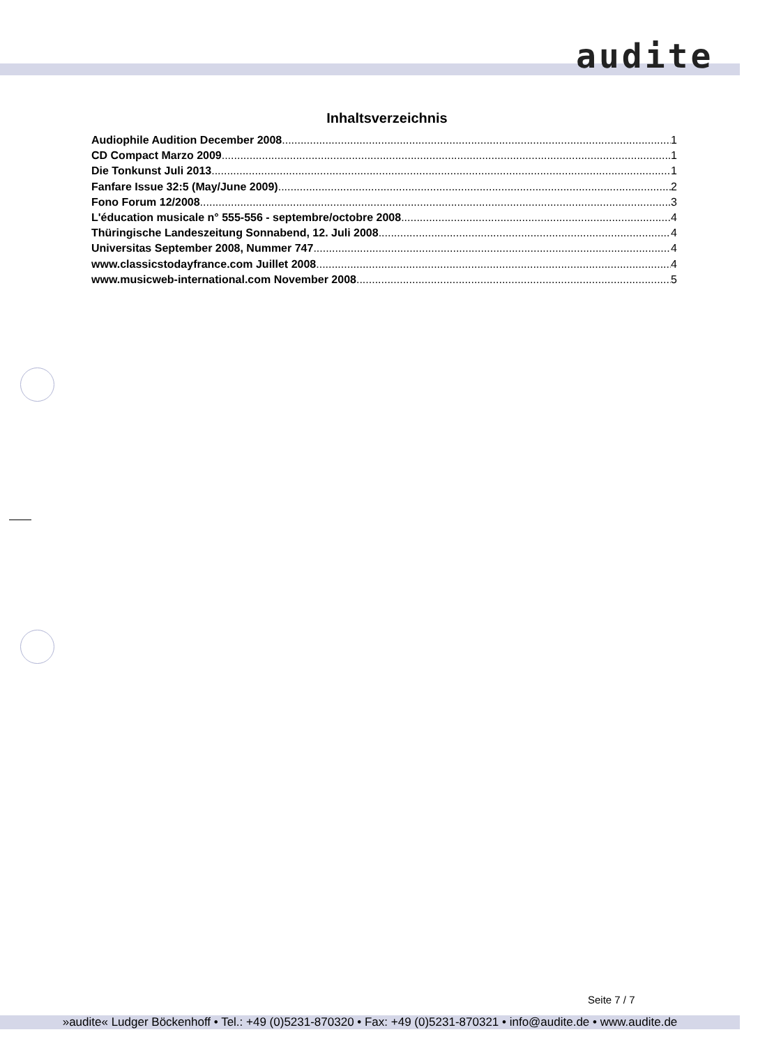audite
Inhaltsverzeichnis
Audiophile Audition December 2008 1
CD Compact Marzo 2009 1
Die Tonkunst Juli 2013 1
Fanfare Issue 32:5 (May/June 2009) 2
Fono Forum 12/2008 3
L'éducation musicale n° 555-556 - septembre/octobre 2008 4
Thüringische Landeszeitung Sonnabend, 12. Juli 2008 4
Universitas September 2008, Nummer 747 4
www.classicstodayfrance.com Juillet 2008 4
www.musicweb-international.com November 2008 5
Seite 7 / 7
»audite« Ludger Böckenhoff • Tel.: +49 (0)5231-870320 • Fax: +49 (0)5231-870321 • info@audite.de • www.audite.de